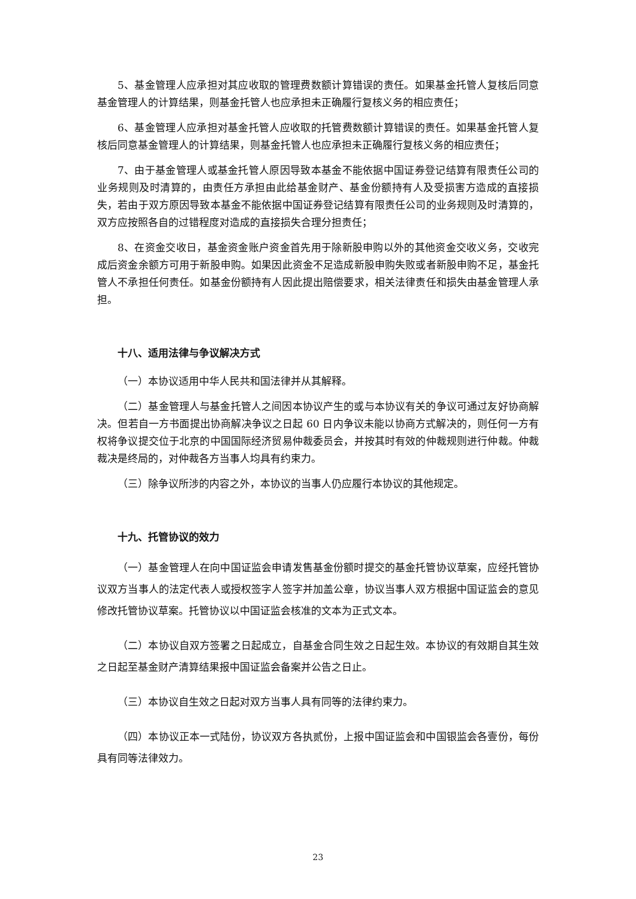5、基金管理人应承担对其应收取的管理费数额计算错误的责任。如果基金托管人复核后同意基金管理人的计算结果，则基金托管人也应承担未正确履行复核义务的相应责任；
6、基金管理人应承担对基金托管人应收取的托管费数额计算错误的责任。如果基金托管人复核后同意基金管理人的计算结果，则基金托管人也应承担未正确履行复核义务的相应责任；
7、由于基金管理人或基金托管人原因导致本基金不能依据中国证券登记结算有限责任公司的业务规则及时清算的，由责任方承担由此给基金财产、基金份额持有人及受损害方造成的直接损失，若由于双方原因导致本基金不能依据中国证券登记结算有限责任公司的业务规则及时清算的，双方应按照各自的过错程度对造成的直接损失合理分担责任；
8、在资金交收日，基金资金账户资金首先用于除新股申购以外的其他资金交收义务，交收完成后资金余额方可用于新股申购。如果因此资金不足造成新股申购失败或者新股申购不足，基金托管人不承担任何责任。如基金份额持有人因此提出赔偿要求，相关法律责任和损失由基金管理人承担。
十八、适用法律与争议解决方式
（一）本协议适用中华人民共和国法律并从其解释。
（二）基金管理人与基金托管人之间因本协议产生的或与本协议有关的争议可通过友好协商解决。但若自一方书面提出协商解决争议之日起 60 日内争议未能以协商方式解决的，则任何一方有权将争议提交位于北京的中国国际经济贸易仲裁委员会，并按其时有效的仲裁规则进行仲裁。仲裁裁决是终局的，对仲裁各方当事人均具有约束力。
（三）除争议所涉的内容之外，本协议的当事人仍应履行本协议的其他规定。
十九、托管协议的效力
（一）基金管理人在向中国证监会申请发售基金份额时提交的基金托管协议草案，应经托管协议双方当事人的法定代表人或授权签字人签字并加盖公章，协议当事人双方根据中国证监会的意见修改托管协议草案。托管协议以中国证监会核准的文本为正式文本。
（二）本协议自双方签署之日起成立，自基金合同生效之日起生效。本协议的有效期自其生效之日起至基金财产清算结果报中国证监会备案并公告之日止。
（三）本协议自生效之日起对双方当事人具有同等的法律约束力。
（四）本协议正本一式陆份，协议双方各执贰份，上报中国证监会和中国银监会各壹份，每份具有同等法律效力。
23